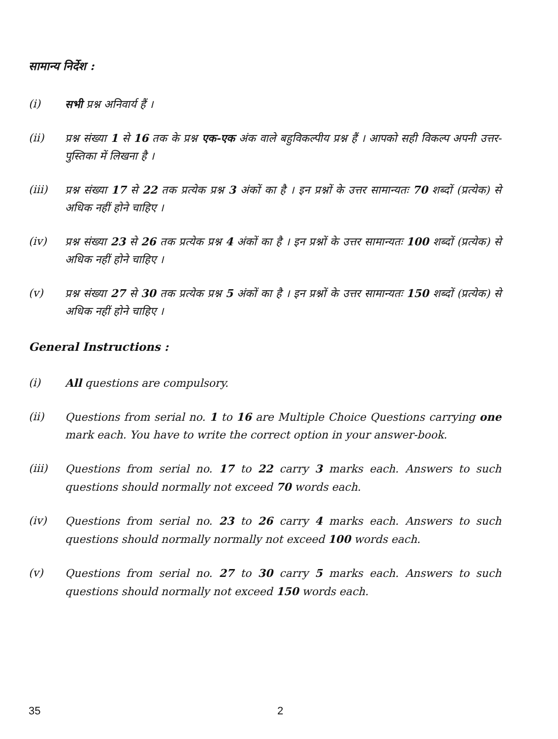सामान्य निर्देश :
(i) सभी प्रश्न अनिवार्य हैं ।
(ii) प्रश्न संख्या 1 से 16 तक के प्रश्न एक-एक अंक वाले बहुविकल्पीय प्रश्न हैं । आपको सही विकल्प अपनी उत्तर-पुस्तिका में लिखना है ।
(iii) प्रश्न संख्या 17 से 22 तक प्रत्येक प्रश्न 3 अंकों का है । इन प्रश्नों के उत्तर सामान्यतः 70 शब्दों (प्रत्येक) से अधिक नहीं होने चाहिए ।
(iv) प्रश्न संख्या 23 से 26 तक प्रत्येक प्रश्न 4 अंकों का है । इन प्रश्नों के उत्तर सामान्यतः 100 शब्दों (प्रत्येक) से अधिक नहीं होने चाहिए ।
(v) प्रश्न संख्या 27 से 30 तक प्रत्येक प्रश्न 5 अंकों का है । इन प्रश्नों के उत्तर सामान्यतः 150 शब्दों (प्रत्येक) से अधिक नहीं होने चाहिए ।
General Instructions :
(i) All questions are compulsory.
(ii) Questions from serial no. 1 to 16 are Multiple Choice Questions carrying one mark each. You have to write the correct option in your answer-book.
(iii) Questions from serial no. 17 to 22 carry 3 marks each. Answers to such questions should normally not exceed 70 words each.
(iv) Questions from serial no. 23 to 26 carry 4 marks each. Answers to such questions should normally normally not exceed 100 words each.
(v) Questions from serial no. 27 to 30 carry 5 marks each. Answers to such questions should normally not exceed 150 words each.
35 2